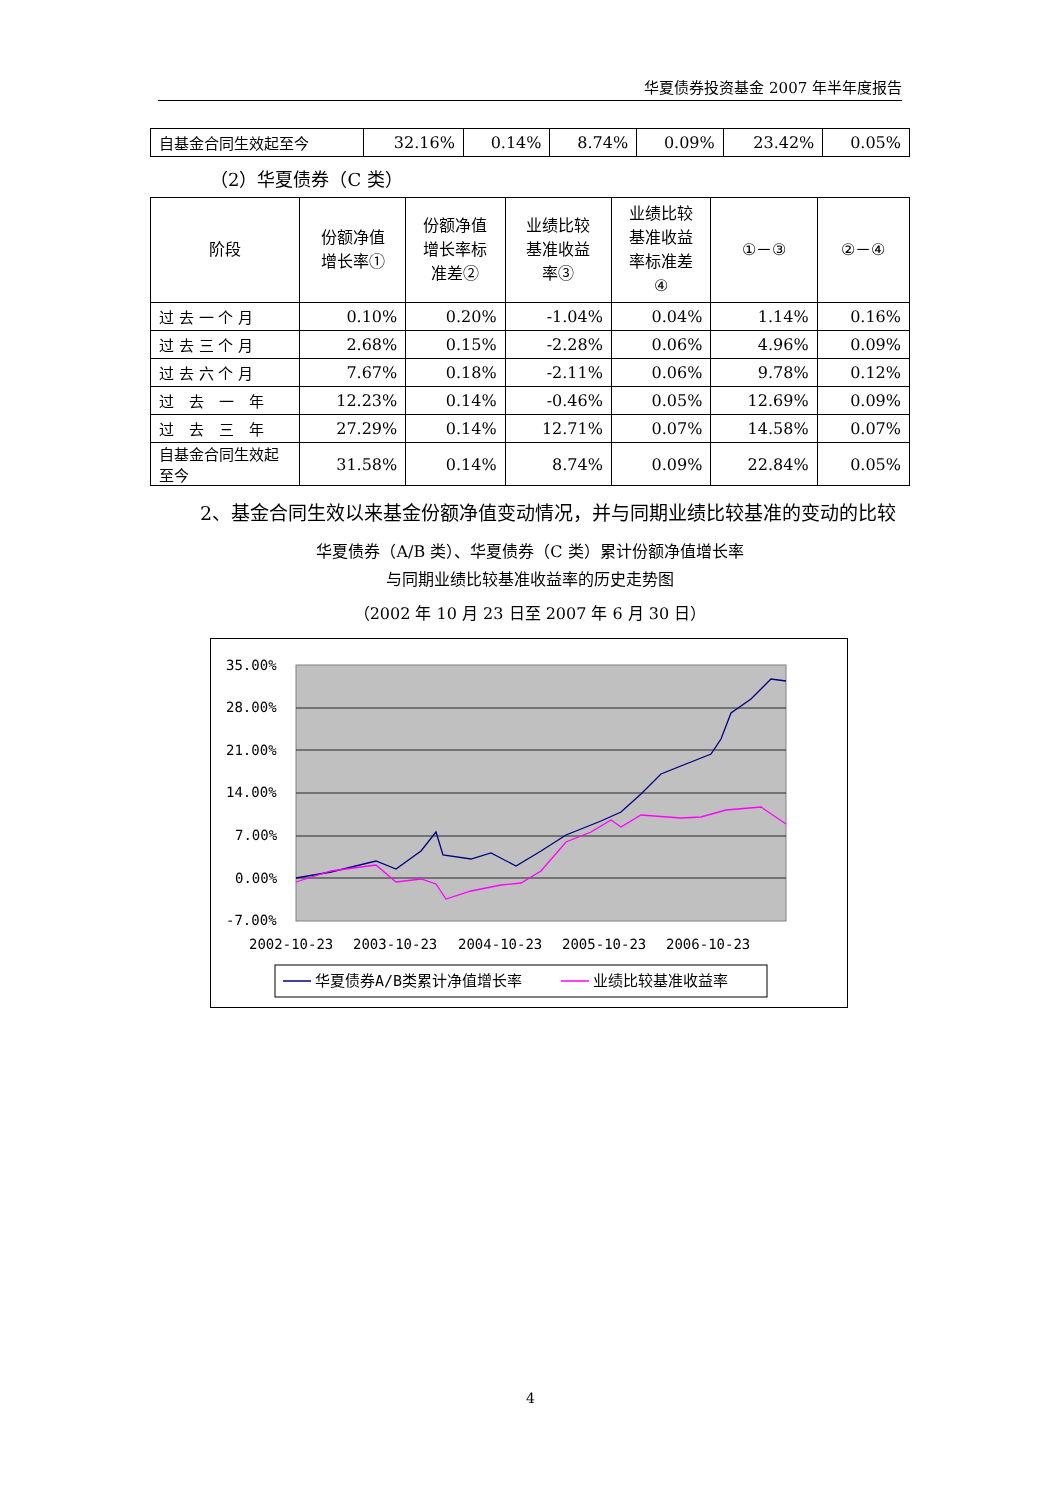华夏债券投资基金 2007 年半年度报告
| 自基金合同生效起至今 | 32.16% | 0.14% | 8.74% | 0.09% | 23.42% | 0.05% |
（2）华夏债券（C 类）
| 阶段 | 份额净值 增长率① | 份额净值 增长率标 准差② | 业绩比较 基准收益 率③ | 业绩比较 基准收益 率标准差 ④ | ①－③ | ②－④ |
| --- | --- | --- | --- | --- | --- | --- |
| 过 去 一 个 月 | 0.10% | 0.20% | -1.04% | 0.04% | 1.14% | 0.16% |
| 过 去 三 个 月 | 2.68% | 0.15% | -2.28% | 0.06% | 4.96% | 0.09% |
| 过 去 六 个 月 | 7.67% | 0.18% | -2.11% | 0.06% | 9.78% | 0.12% |
| 过 去 一 年 | 12.23% | 0.14% | -0.46% | 0.05% | 12.69% | 0.09% |
| 过 去 三 年 | 27.29% | 0.14% | 12.71% | 0.07% | 14.58% | 0.07% |
| 自基金合同生效起至今 | 31.58% | 0.14% | 8.74% | 0.09% | 22.84% | 0.05% |
2、基金合同生效以来基金份额净值变动情况，并与同期业绩比较基准的变动的比较
华夏债券（A/B 类）、华夏债券（C 类）累计份额净值增长率
与同期业绩比较基准收益率的历史走势图
（2002 年 10 月 23 日至 2007 年 6 月 30 日）
35.00%
28.00%
21.00%
14.00%
7.00%
0.00%
-7.00%
2002-10-23
2003-10-23
2004-10-23
2005-10-23
2006-10-23
华夏债券A/B类累计净值增长率
业绩比较基准收益率
4